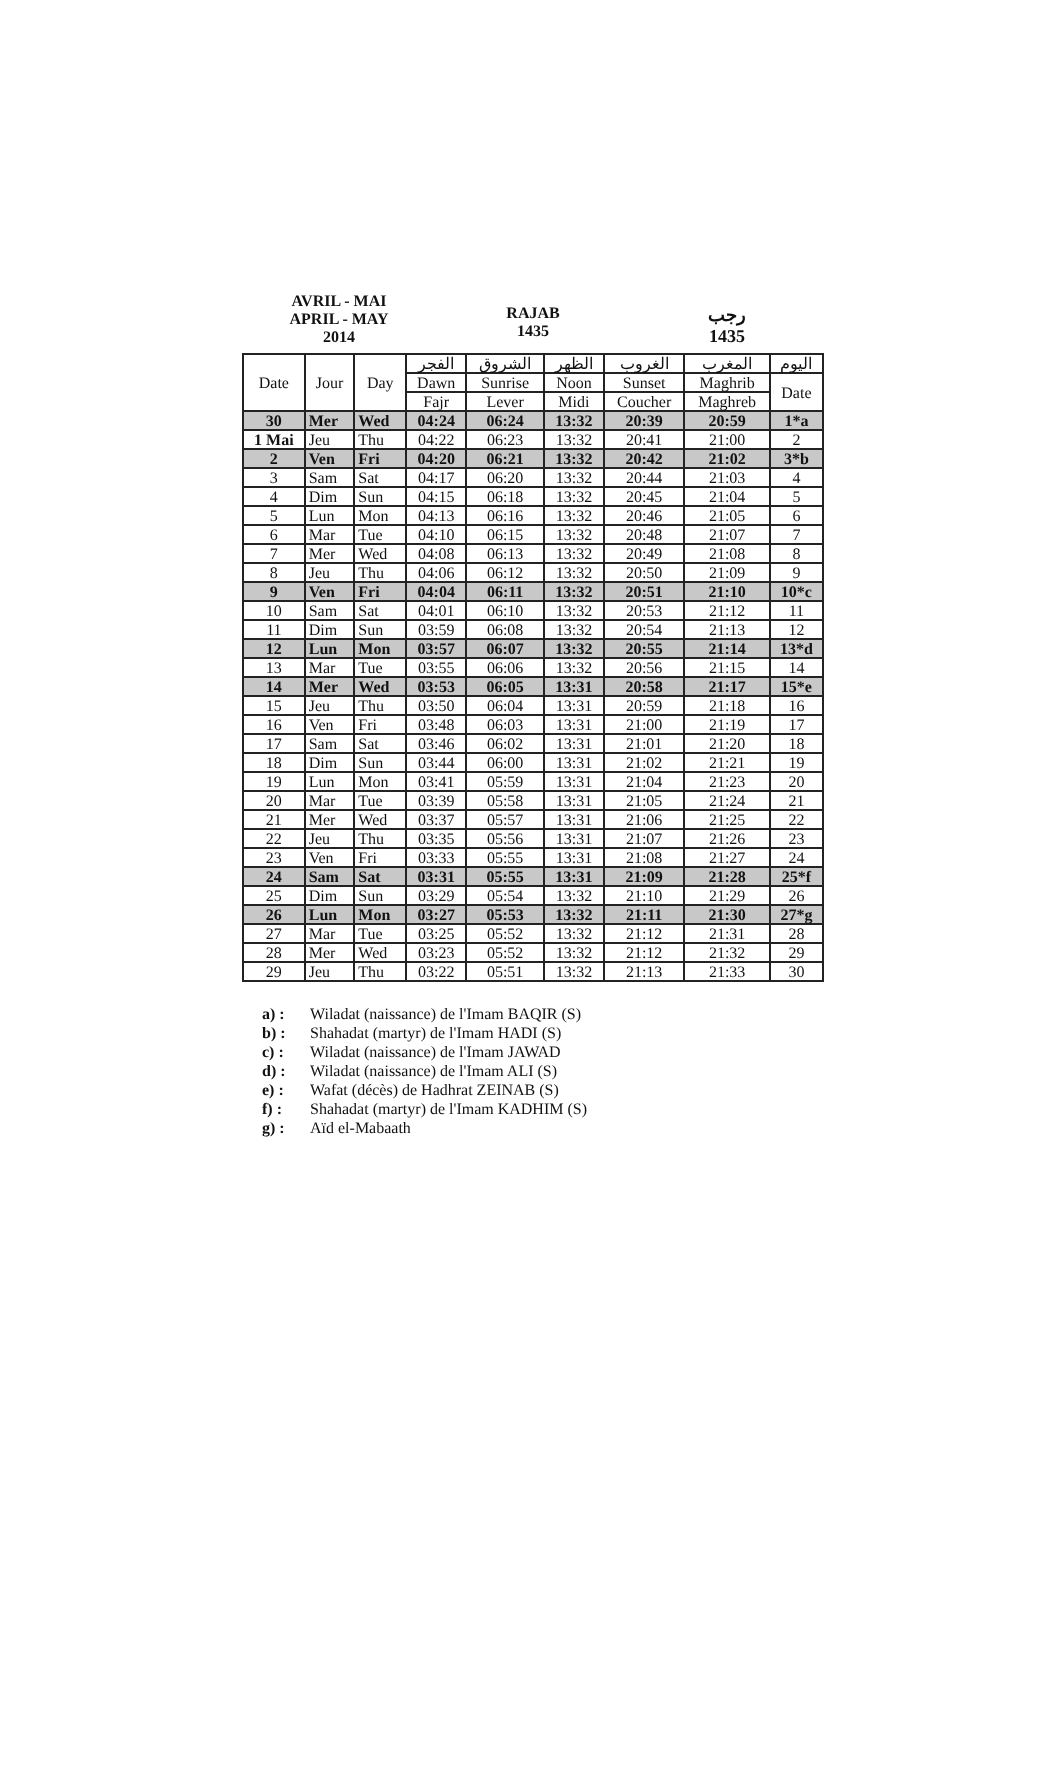AVRIL - MAI
APRIL - MAY
2014
RAJAB
1435
رجب
1435
| Date | Jour | Day | الفجر | الشروق | الظهر | الغروب | المغرب | اليوم |
| --- | --- | --- | --- | --- | --- | --- | --- | --- |
| | | | Dawn | Sunrise | Noon | Sunset | Maghrib | Date |
| | | | Fajr | Lever | Midi | Coucher | Maghreb | |
| 30 | Mer | Wed | 04:24 | 06:24 | 13:32 | 20:39 | 20:59 | 1*a |
| 1 Mai | Jeu | Thu | 04:22 | 06:23 | 13:32 | 20:41 | 21:00 | 2 |
| 2 | Ven | Fri | 04:20 | 06:21 | 13:32 | 20:42 | 21:02 | 3*b |
| 3 | Sam | Sat | 04:17 | 06:20 | 13:32 | 20:44 | 21:03 | 4 |
| 4 | Dim | Sun | 04:15 | 06:18 | 13:32 | 20:45 | 21:04 | 5 |
| 5 | Lun | Mon | 04:13 | 06:16 | 13:32 | 20:46 | 21:05 | 6 |
| 6 | Mar | Tue | 04:10 | 06:15 | 13:32 | 20:48 | 21:07 | 7 |
| 7 | Mer | Wed | 04:08 | 06:13 | 13:32 | 20:49 | 21:08 | 8 |
| 8 | Jeu | Thu | 04:06 | 06:12 | 13:32 | 20:50 | 21:09 | 9 |
| 9 | Ven | Fri | 04:04 | 06:11 | 13:32 | 20:51 | 21:10 | 10*c |
| 10 | Sam | Sat | 04:01 | 06:10 | 13:32 | 20:53 | 21:12 | 11 |
| 11 | Dim | Sun | 03:59 | 06:08 | 13:32 | 20:54 | 21:13 | 12 |
| 12 | Lun | Mon | 03:57 | 06:07 | 13:32 | 20:55 | 21:14 | 13*d |
| 13 | Mar | Tue | 03:55 | 06:06 | 13:32 | 20:56 | 21:15 | 14 |
| 14 | Mer | Wed | 03:53 | 06:05 | 13:31 | 20:58 | 21:17 | 15*e |
| 15 | Jeu | Thu | 03:50 | 06:04 | 13:31 | 20:59 | 21:18 | 16 |
| 16 | Ven | Fri | 03:48 | 06:03 | 13:31 | 21:00 | 21:19 | 17 |
| 17 | Sam | Sat | 03:46 | 06:02 | 13:31 | 21:01 | 21:20 | 18 |
| 18 | Dim | Sun | 03:44 | 06:00 | 13:31 | 21:02 | 21:21 | 19 |
| 19 | Lun | Mon | 03:41 | 05:59 | 13:31 | 21:04 | 21:23 | 20 |
| 20 | Mar | Tue | 03:39 | 05:58 | 13:31 | 21:05 | 21:24 | 21 |
| 21 | Mer | Wed | 03:37 | 05:57 | 13:31 | 21:06 | 21:25 | 22 |
| 22 | Jeu | Thu | 03:35 | 05:56 | 13:31 | 21:07 | 21:26 | 23 |
| 23 | Ven | Fri | 03:33 | 05:55 | 13:31 | 21:08 | 21:27 | 24 |
| 24 | Sam | Sat | 03:31 | 05:55 | 13:31 | 21:09 | 21:28 | 25*f |
| 25 | Dim | Sun | 03:29 | 05:54 | 13:32 | 21:10 | 21:29 | 26 |
| 26 | Lun | Mon | 03:27 | 05:53 | 13:32 | 21:11 | 21:30 | 27*g |
| 27 | Mar | Tue | 03:25 | 05:52 | 13:32 | 21:12 | 21:31 | 28 |
| 28 | Mer | Wed | 03:23 | 05:52 | 13:32 | 21:12 | 21:32 | 29 |
| 29 | Jeu | Thu | 03:22 | 05:51 | 13:32 | 21:13 | 21:33 | 30 |
a) : Wiladat (naissance) de l'Imam BAQIR (S)
b) : Shahadat (martyr) de l'Imam HADI (S)
c) : Wiladat (naissance) de l'Imam JAWAD
d) : Wiladat (naissance) de l'Imam ALI (S)
e) : Wafat (décès) de Hadhrat ZEINAB (S)
f) : Shahadat (martyr) de l'Imam KADHIM (S)
g) : Aïd el-Mabaath